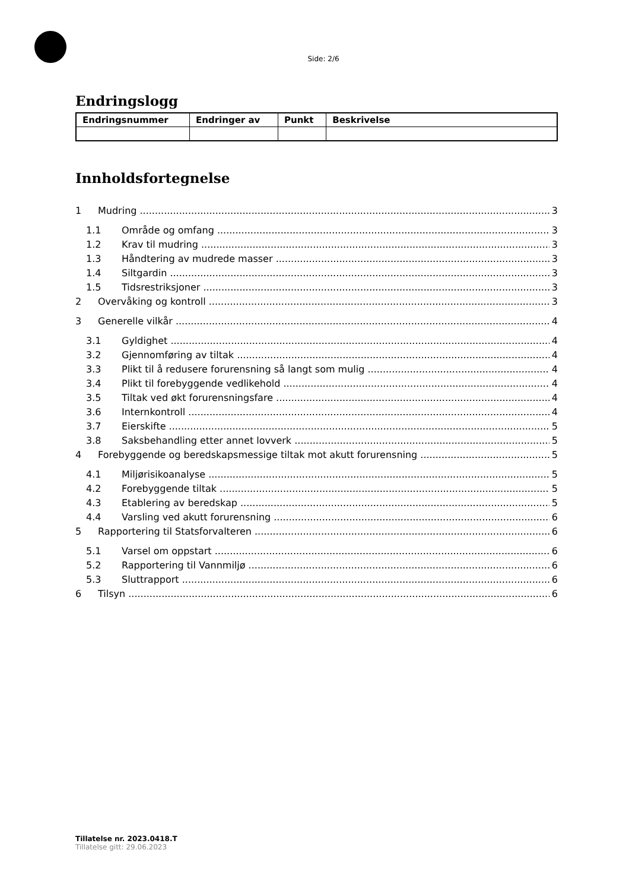Side: 2/6
Endringslogg
| Endringsnummer | Endringer av | Punkt | Beskrivelse |
| --- | --- | --- | --- |
Innholdsfortegnelse
1 Mudring 3
1.1 Område og omfang 3
1.2 Krav til mudring 3
1.3 Håndtering av mudrede masser 3
1.4 Siltgardin 3
1.5 Tidsrestriksjoner 3
2 Overvåking og kontroll 3
3 Generelle vilkår 4
3.1 Gyldighet 4
3.2 Gjennomføring av tiltak 4
3.3 Plikt til å redusere forurensning så langt som mulig 4
3.4 Plikt til forebyggende vedlikehold 4
3.5 Tiltak ved økt forurensningsfare 4
3.6 Internkontroll 4
3.7 Eierskifte 5
3.8 Saksbehandling etter annet lovverk 5
4 Forebyggende og beredskapsmessige tiltak mot akutt forurensning 5
4.1 Miljørisikoanalyse 5
4.2 Forebyggende tiltak 5
4.3 Etablering av beredskap 5
4.4 Varsling ved akutt forurensning 6
5 Rapportering til Statsforvalteren 6
5.1 Varsel om oppstart 6
5.2 Rapportering til Vannmiljø 6
5.3 Sluttrapport 6
6 Tilsyn 6
Tillatelse nr. 2023.0418.T
Tillatelse gitt: 29.06.2023